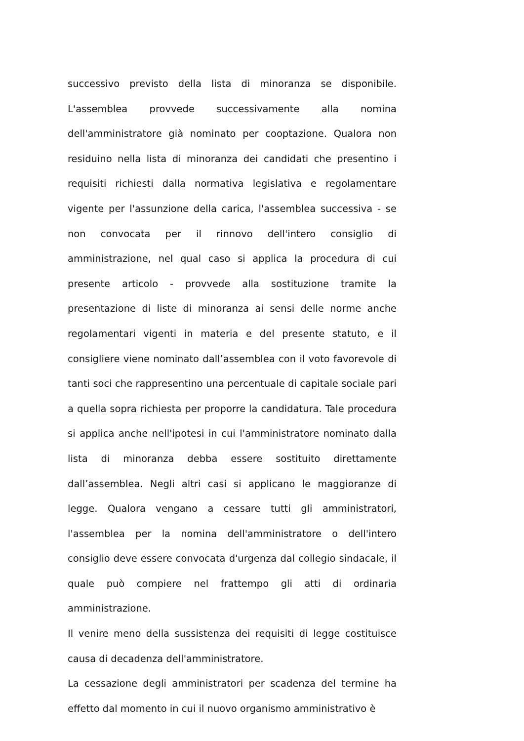successivo previsto della lista di minoranza se disponibile. L'assemblea provvede successivamente alla nomina dell'amministratore già nominato per cooptazione. Qualora non residuino nella lista di minoranza dei candidati che presentino i requisiti richiesti dalla normativa legislativa e regolamentare vigente per l'assunzione della carica, l'assemblea successiva - se non convocata per il rinnovo dell'intero consiglio di amministrazione, nel qual caso si applica la procedura di cui presente articolo - provvede alla sostituzione tramite la presentazione di liste di minoranza ai sensi delle norme anche regolamentari vigenti in materia e del presente statuto, e il consigliere viene nominato dall’assemblea con il voto favorevole di tanti soci che rappresentino una percentuale di capitale sociale pari a quella sopra richiesta per proporre la candidatura. Tale procedura si applica anche nell'ipotesi in cui l'amministratore nominato dalla lista di minoranza debba essere sostituito direttamente dall’assemblea. Negli altri casi si applicano le maggioranze di legge. Qualora vengano a cessare tutti gli amministratori, l'assemblea per la nomina dell'amministratore o dell'intero consiglio deve essere convocata d'urgenza dal collegio sindacale, il quale può compiere nel frattempo gli atti di ordinaria amministrazione.
Il venire meno della sussistenza dei requisiti di legge costituisce causa di decadenza dell'amministratore.
La cessazione degli amministratori per scadenza del termine ha effetto dal momento in cui il nuovo organismo amministrativo è